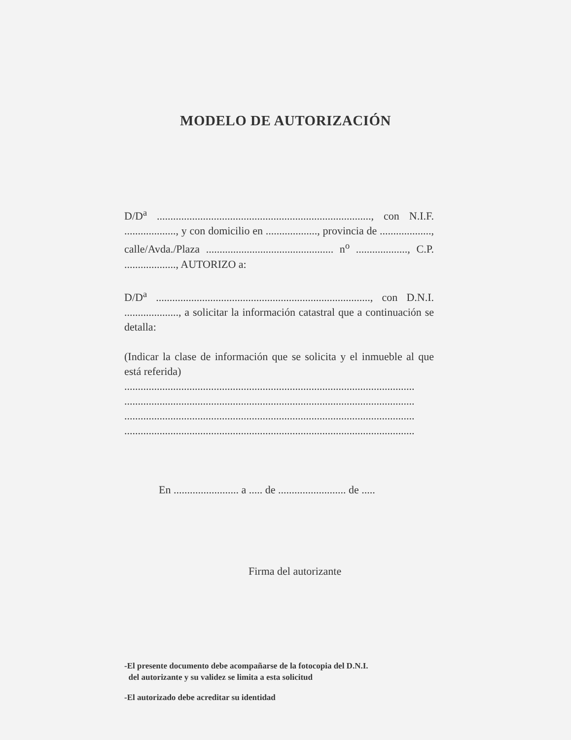MODELO DE AUTORIZACIÓN
D/D<sup>a</sup> ..............................................................................., con N.I.F. ..................., y con domicilio en ..................., provincia de ..................., calle/Avda./Plaza ............................................... n<sup>o</sup> ..................., C.P. ..................., AUTORIZO a:
D/D<sup>a</sup> ..............................................................................., con D.N.I. ...................., a solicitar la información catastral que a continuación se detalla:
(Indicar la clase de información que se solicita y el inmueble al que está referida)
...........................................................................................................
...........................................................................................................
...........................................................................................................
...........................................................................................................
En ........................ a ..... de ......................... de .....
Firma del autorizante
-El presente documento debe acompañarse de la fotocopia del D.N.I.
del autorizante y su validez se limita a esta solicitud
-El autorizado debe acreditar su identidad